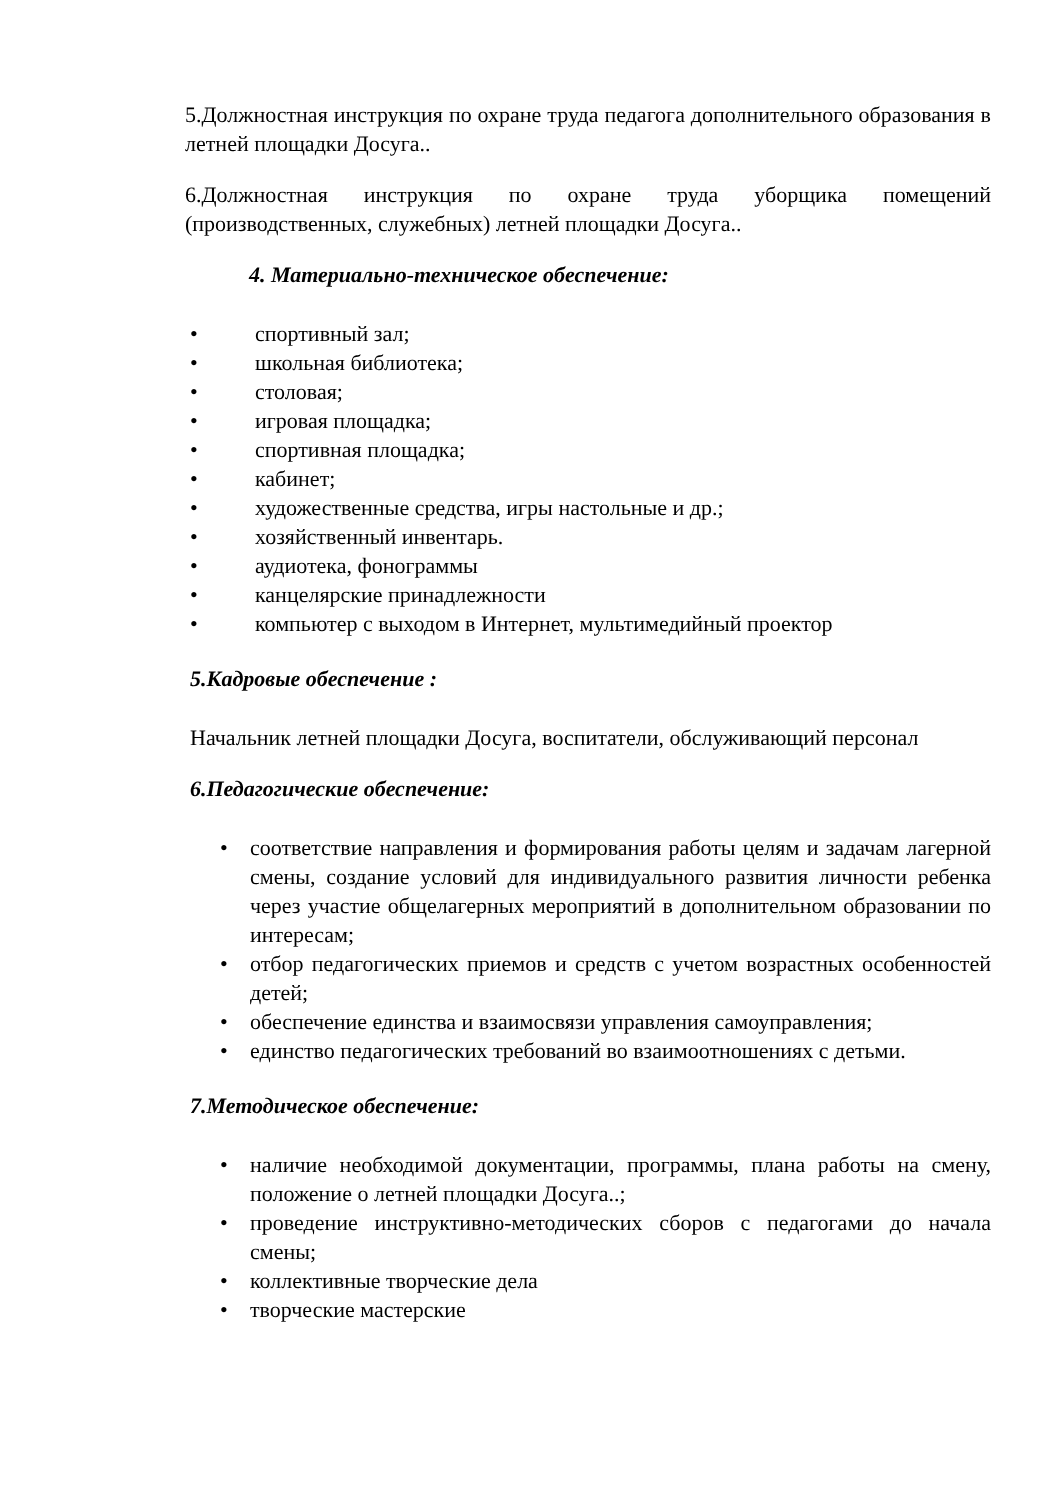5.Должностная инструкция по охране труда педагога дополнительного образования в летней площадки Досуга..
6.Должностная инструкция по охране труда уборщика помещений (производственных, служебных) летней площадки Досуга..
4. Материально-техническое обеспечение:
• спортивный зал;
• школьная библиотека;
• столовая;
• игровая площадка;
• спортивная площадка;
• кабинет;
• художественные средства, игры настольные и др.;
• хозяйственный инвентарь.
• аудиотека, фонограммы
• канцелярские принадлежности
• компьютер с выходом в Интернет, мультимедийный проектор
5.Кадровые обеспечение :
Начальник летней площадки Досуга, воспитатели, обслуживающий персонал
6.Педагогические обеспечение:
• соответствие направления и формирования работы целям и задачам лагерной смены, создание условий для индивидуального развития личности ребенка через участие общелагерных мероприятий в дополнительном образовании по интересам;
• отбор педагогических приемов и средств с учетом возрастных особенностей детей;
• обеспечение единства и взаимосвязи управления самоуправления;
• единство педагогических требований во взаимоотношениях с детьми.
7.Методическое обеспечение:
• наличие необходимой документации, программы, плана работы на смену, положение о летней площадки Досуга..;
• проведение инструктивно-методических сборов с педагогами до начала смены;
• коллективные творческие дела
• творческие мастерские